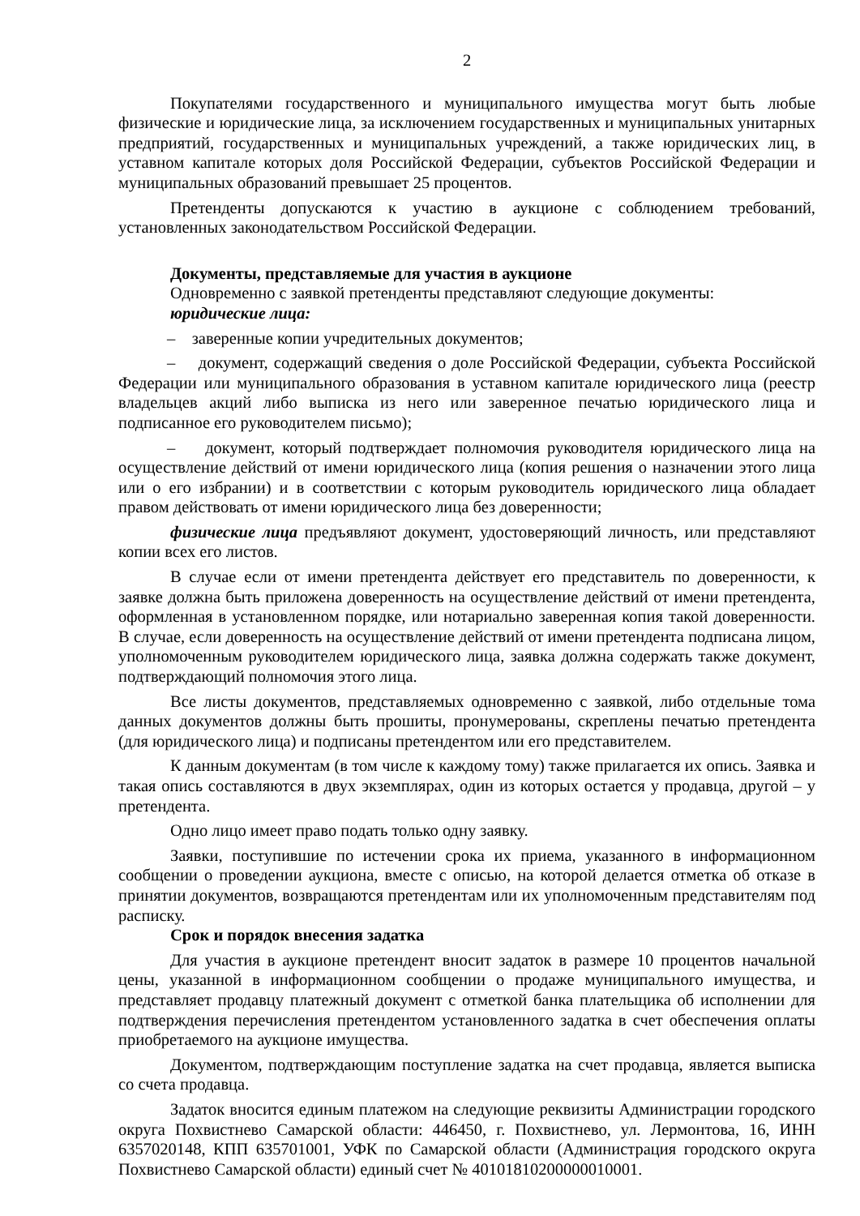2
Покупателями государственного и муниципального имущества могут быть любые физические и юридические лица, за исключением государственных и муниципальных унитарных предприятий, государственных и муниципальных учреждений, а также юридических лиц, в уставном капитале которых доля Российской Федерации, субъектов Российской Федерации и муниципальных образований превышает 25 процентов.
Претенденты допускаются к участию в аукционе с соблюдением требований, установленных законодательством Российской Федерации.
Документы, представляемые для участия в аукционе
Одновременно с заявкой претенденты представляют следующие документы:
юридические лица:
– заверенные копии учредительных документов;
– документ, содержащий сведения о доле Российской Федерации, субъекта Российской Федерации или муниципального образования в уставном капитале юридического лица (реестр владельцев акций либо выписка из него или заверенное печатью юридического лица и подписанное его руководителем письмо);
– документ, который подтверждает полномочия руководителя юридического лица на осуществление действий от имени юридического лица (копия решения о назначении этого лица или о его избрании) и в соответствии с которым руководитель юридического лица обладает правом действовать от имени юридического лица без доверенности;
физические лица предъявляют документ, удостоверяющий личность, или представляют копии всех его листов.
В случае если от имени претендента действует его представитель по доверенности, к заявке должна быть приложена доверенность на осуществление действий от имени претендента, оформленная в установленном порядке, или нотариально заверенная копия такой доверенности. В случае, если доверенность на осуществление действий от имени претендента подписана лицом, уполномоченным руководителем юридического лица, заявка должна содержать также документ, подтверждающий полномочия этого лица.
Все листы документов, представляемых одновременно с заявкой, либо отдельные тома данных документов должны быть прошиты, пронумерованы, скреплены печатью претендента (для юридического лица) и подписаны претендентом или его представителем.
К данным документам (в том числе к каждому тому) также прилагается их опись. Заявка и такая опись составляются в двух экземплярах, один из которых остается у продавца, другой – у претендента.
Одно лицо имеет право подать только одну заявку.
Заявки, поступившие по истечении срока их приема, указанного в информационном сообщении о проведении аукциона, вместе с описью, на которой делается отметка об отказе в принятии документов, возвращаются претендентам или их уполномоченным представителям под расписку.
Срок и порядок внесения задатка
Для участия в аукционе претендент вносит задаток в размере 10 процентов начальной цены, указанной в информационном сообщении о продаже муниципального имущества, и представляет продавцу платежный документ с отметкой банка плательщика об исполнении для подтверждения перечисления претендентом установленного задатка в счет обеспечения оплаты приобретаемого на аукционе имущества.
Документом, подтверждающим поступление задатка на счет продавца, является выписка со счета продавца.
Задаток вносится единым платежом на следующие реквизиты Администрации городского округа Похвистнево Самарской области: 446450, г. Похвистнево, ул. Лермонтова, 16, ИНН 6357020148, КПП 635701001, УФК по Самарской области (Администрация городского округа Похвистнево Самарской области) единый счет № 40101810200000010001.